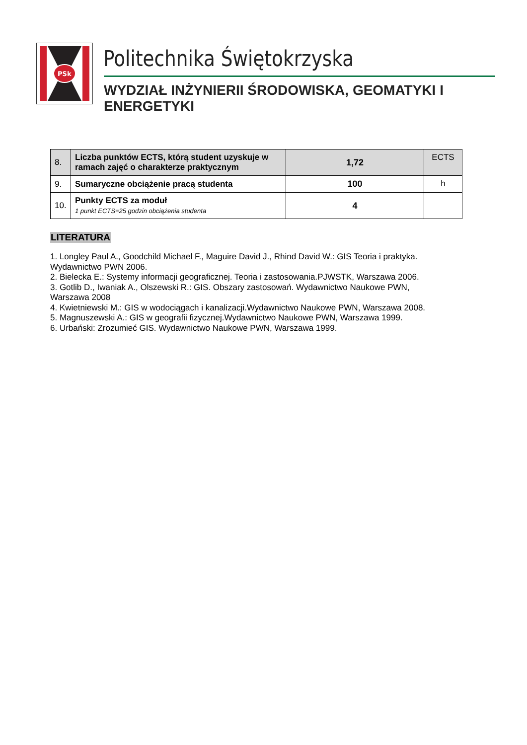PSk
Politechnika Świętokrzyska
WYDZIAŁ INŻYNIERII ŚRODOWISKA, GEOMATYKI I ENERGETYKI
| 8. | Liczba punktów ECTS, którą student uzyskuje w ramach zajęć o charakterze praktycznym | 1,72 | ECTS |
| 9. | Sumaryczne obciążenie pracą studenta | 100 | h |
| 10. | Punkty ECTS za moduł 1 punkt ECTS=25 godzin obciążenia studenta | 4 | |
LITERATURA
1. Longley Paul A., Goodchild Michael F., Maguire David J., Rhind David W.: GIS Teoria i praktyka. Wydawnictwo PWN 2006.
2. Bielecka E.: Systemy informacji geograficznej. Teoria i zastosowania.PJWSTK, Warszawa 2006.
3. Gotlib D., Iwaniak A., Olszewski R.: GIS. Obszary zastosowań. Wydawnictwo Naukowe PWN, Warszawa 2008
4. Kwietniewski M.: GIS w wodociągach i kanalizacji.Wydawnictwo Naukowe PWN, Warszawa 2008.
5. Magnuszewski A.: GIS w geografii fizycznej.Wydawnictwo Naukowe PWN, Warszawa 1999.
6. Urbański: Zrozumieć GIS. Wydawnictwo Naukowe PWN, Warszawa 1999.